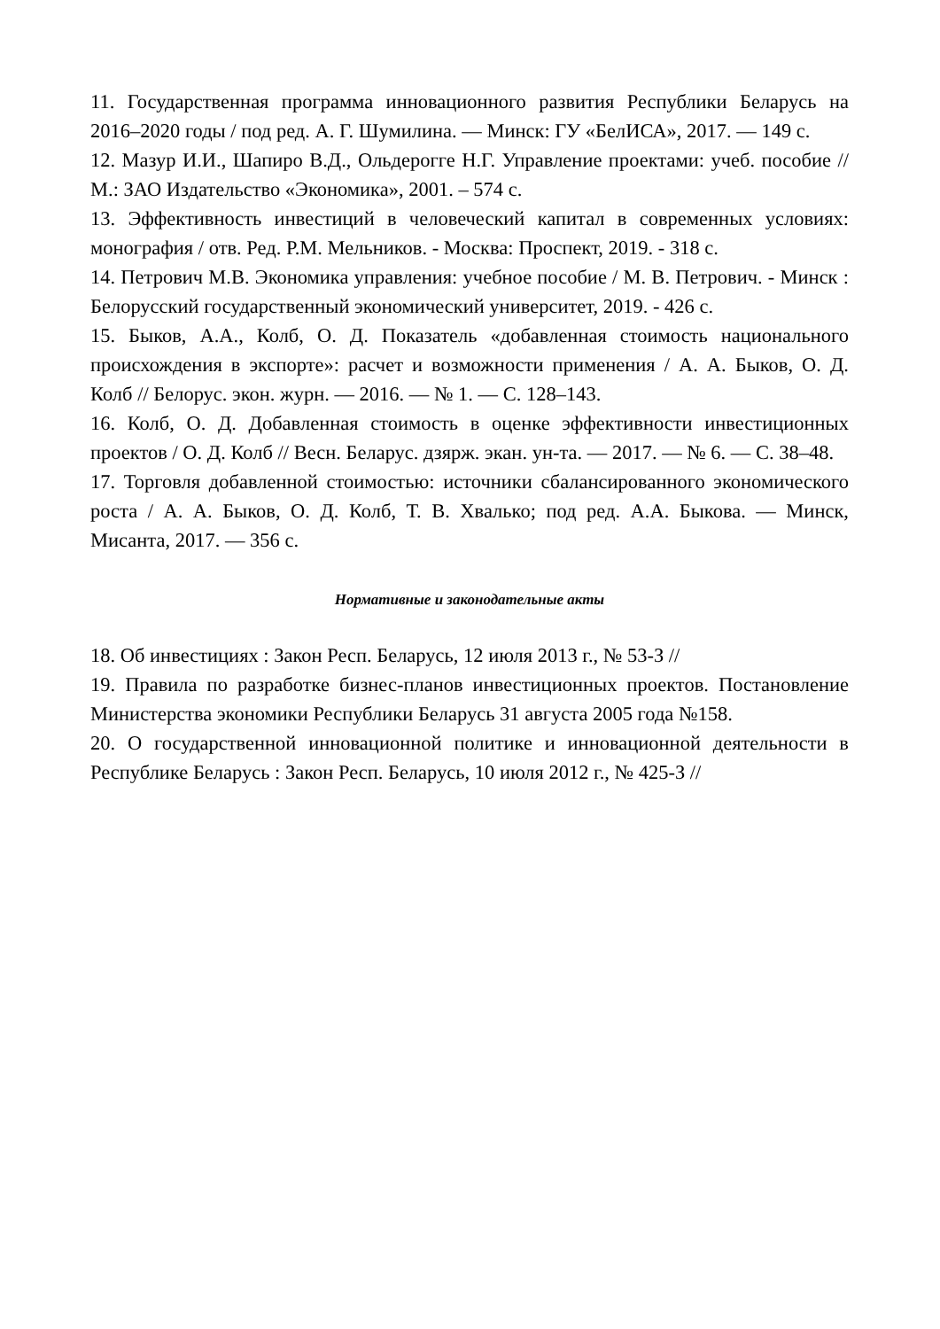11. Государственная программа инновационного развития Республики Беларусь на 2016–2020 годы / под ред. А. Г. Шумилина. — Минск: ГУ «БелИСА», 2017. — 149 с.
12. Мазур И.И., Шапиро В.Д., Ольдерогге Н.Г. Управление проектами: учеб. пособие // М.: ЗАО Издательство «Экономика», 2001. – 574 с.
13. Эффективность инвестиций в человеческий капитал в современных условиях: монография / отв. Ред. Р.М. Мельников. - Москва: Проспект, 2019. - 318 с.
14. Петрович М.В. Экономика управления: учебное пособие / М. В. Петрович. - Минск : Белорусский государственный экономический университет, 2019. - 426 с.
15. Быков, А.А., Колб, О. Д. Показатель «добавленная стоимость национального происхождения в экспорте»: расчет и возможности применения / А. А. Быков, О. Д. Колб // Белорус. экон. журн. — 2016. — № 1. — С. 128–143.
16. Колб, О. Д. Добавленная стоимость в оценке эффективности инвестиционных проектов / О. Д. Колб // Весн. Беларус. дзярж. экан. ун-та. — 2017. — № 6. — С. 38–48.
17. Торговля добавленной стоимостью: источники сбалансированного экономического роста / А. А. Быков, О. Д. Колб, Т. В. Хвалько; под ред. А.А. Быкова. — Минск, Мисанта, 2017. — 356 с.
Нормативные и законодательные акты
18. Об инвестициях : Закон Респ. Беларусь, 12 июля 2013 г., № 53-З //
19. Правила по разработке бизнес-планов инвестиционных проектов. Постановление Министерства экономики Республики Беларусь 31 августа 2005 года №158.
20. О государственной инновационной политике и инновационной деятельности в Республике Беларусь : Закон Респ. Беларусь, 10 июля 2012 г., № 425-З //